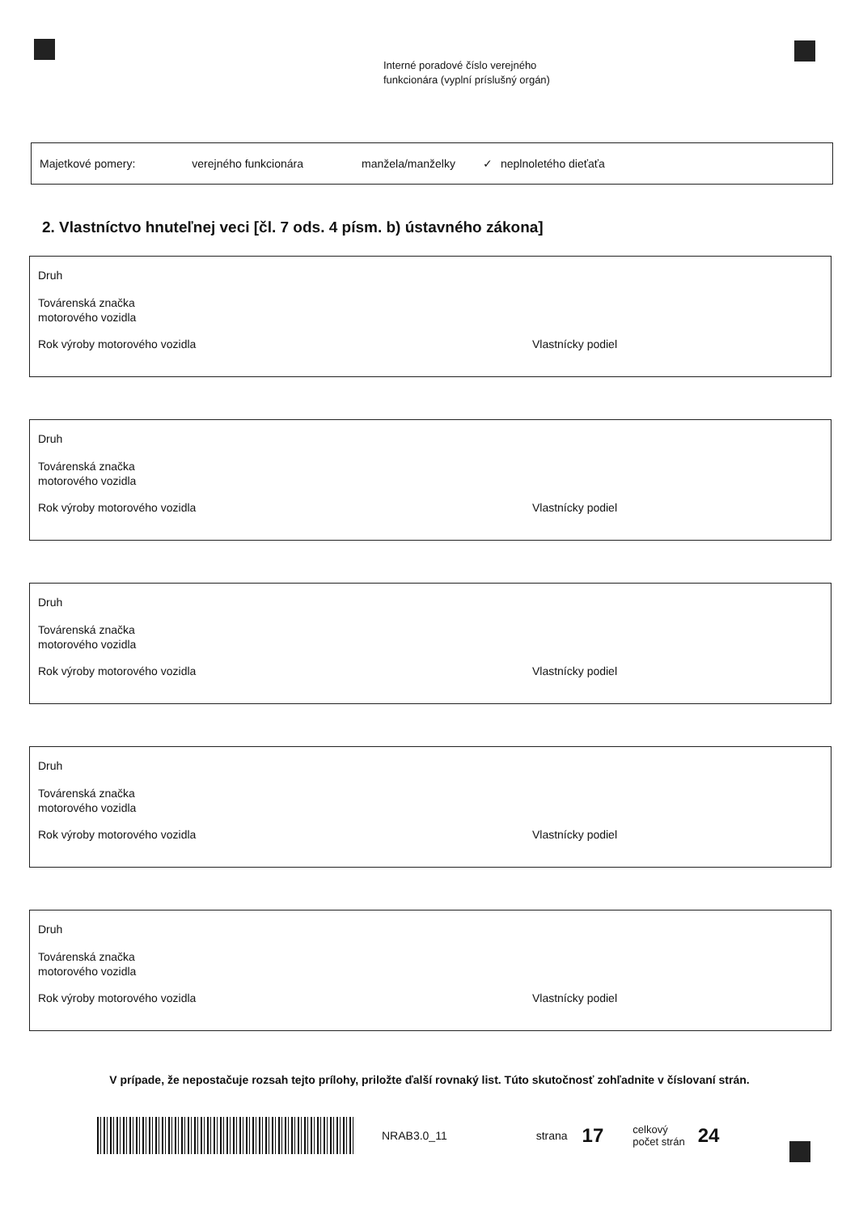Interné poradové číslo verejného
funkcionára (vyplní príslušný orgán)
Majetkové pomery: verejného funkcionára manžela/manželky ✓ neplnoletého dieťaťa
2. Vlastníctvo hnuteľnej veci [čl. 7 ods. 4 písm. b) ústavného zákona]
Druh
Továrenská značka
motorového vozidla
Rok výroby motorového vozidla Vlastnícky podiel
Druh
Továrenská značka
motorového vozidla
Rok výroby motorového vozidla Vlastnícky podiel
Druh
Továrenská značka
motorového vozidla
Rok výroby motorového vozidla Vlastnícky podiel
Druh
Továrenská značka
motorového vozidla
Rok výroby motorového vozidla Vlastnícky podiel
Druh
Továrenská značka
motorového vozidla
Rok výroby motorového vozidla Vlastnícky podiel
V prípade, že nepostačuje rozsah tejto prílohy, priložte ďalší rovnaký list. Túto skutočnosť zohľadnite v číslovaní strán.
NRAB3.0_11 strana 17 celkový
počet strán 24